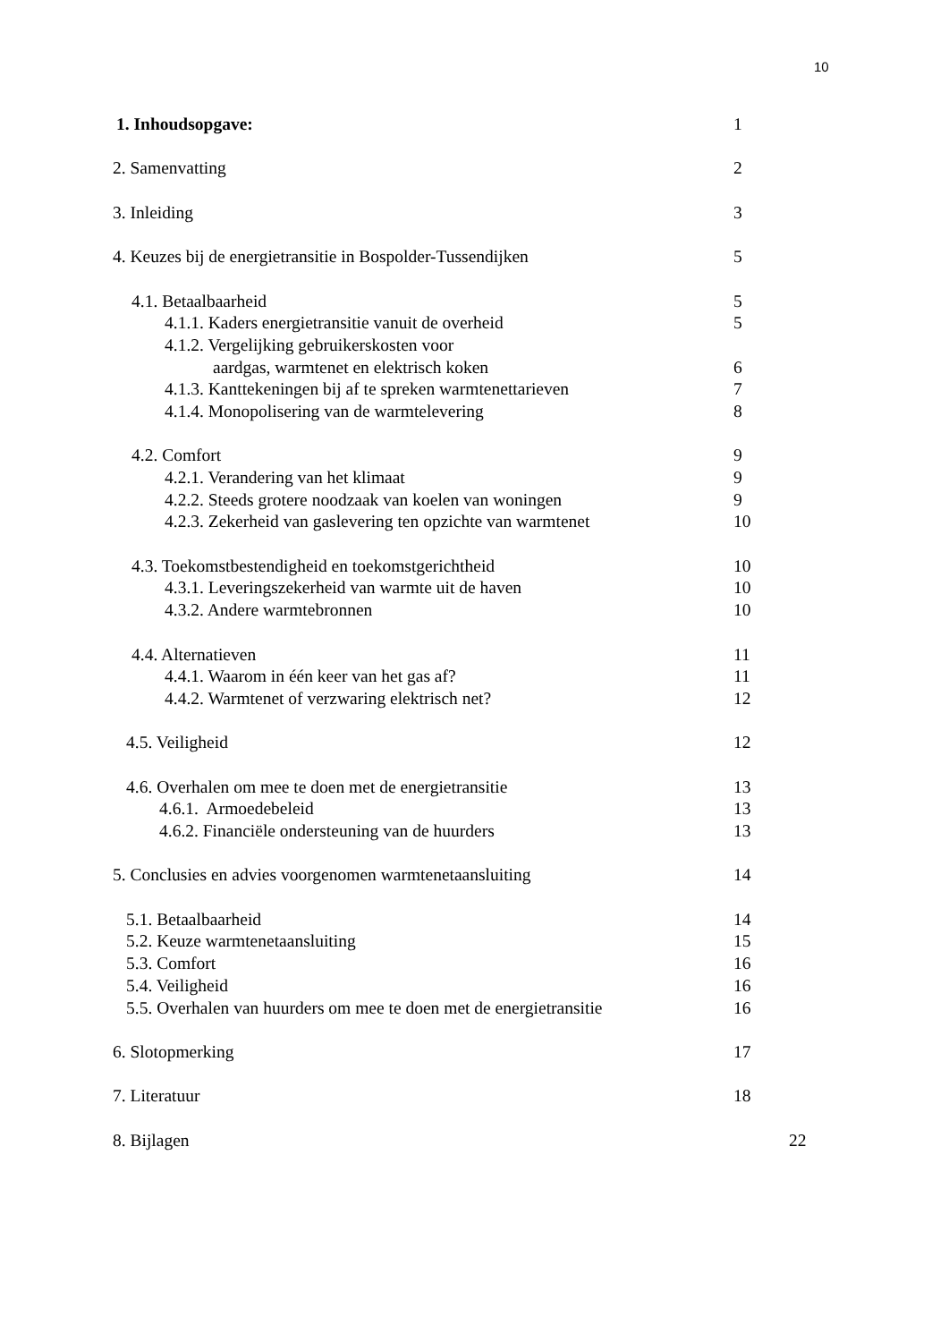10
1. Inhoudsopgave: 1
2. Samenvatting 2
3. Inleiding 3
4. Keuzes bij de energietransitie in Bospolder-Tussendijken 5
4.1. Betaalbaarheid 5
4.1.1. Kaders energietransitie vanuit de overheid 5
4.1.2. Vergelijking gebruikerskosten voor
aardgas, warmtenet en elektrisch koken 6
4.1.3. Kanttekeningen bij af te spreken warmtenettarieven 7
4.1.4. Monopolisering van de warmtelevering 8
4.2. Comfort 9
4.2.1. Verandering van het klimaat 9
4.2.2. Steeds grotere noodzaak van koelen van woningen 9
4.2.3. Zekerheid van gaslevering ten opzichte van warmtenet 10
4.3. Toekomstbestendigheid en toekomstgerichtheid 10
4.3.1. Leveringszekerheid van warmte uit de haven 10
4.3.2. Andere warmtebronnen 10
4.4. Alternatieven 11
4.4.1. Waarom in één keer van het gas af? 11
4.4.2. Warmtenet of verzwaring elektrisch net? 12
4.5. Veiligheid 12
4.6. Overhalen om mee te doen met de energietransitie 13
4.6.1. Armoedebeleid 13
4.6.2. Financiële ondersteuning van de huurders 13
5. Conclusies en advies voorgenomen warmtenetaansluiting 14
5.1. Betaalbaarheid 14
5.2. Keuze warmtenetaansluiting 15
5.3. Comfort 16
5.4. Veiligheid 16
5.5. Overhalen van huurders om mee te doen met de energietransitie 16
6. Slotopmerking 17
7. Literatuur 18
8. Bijlagen 22